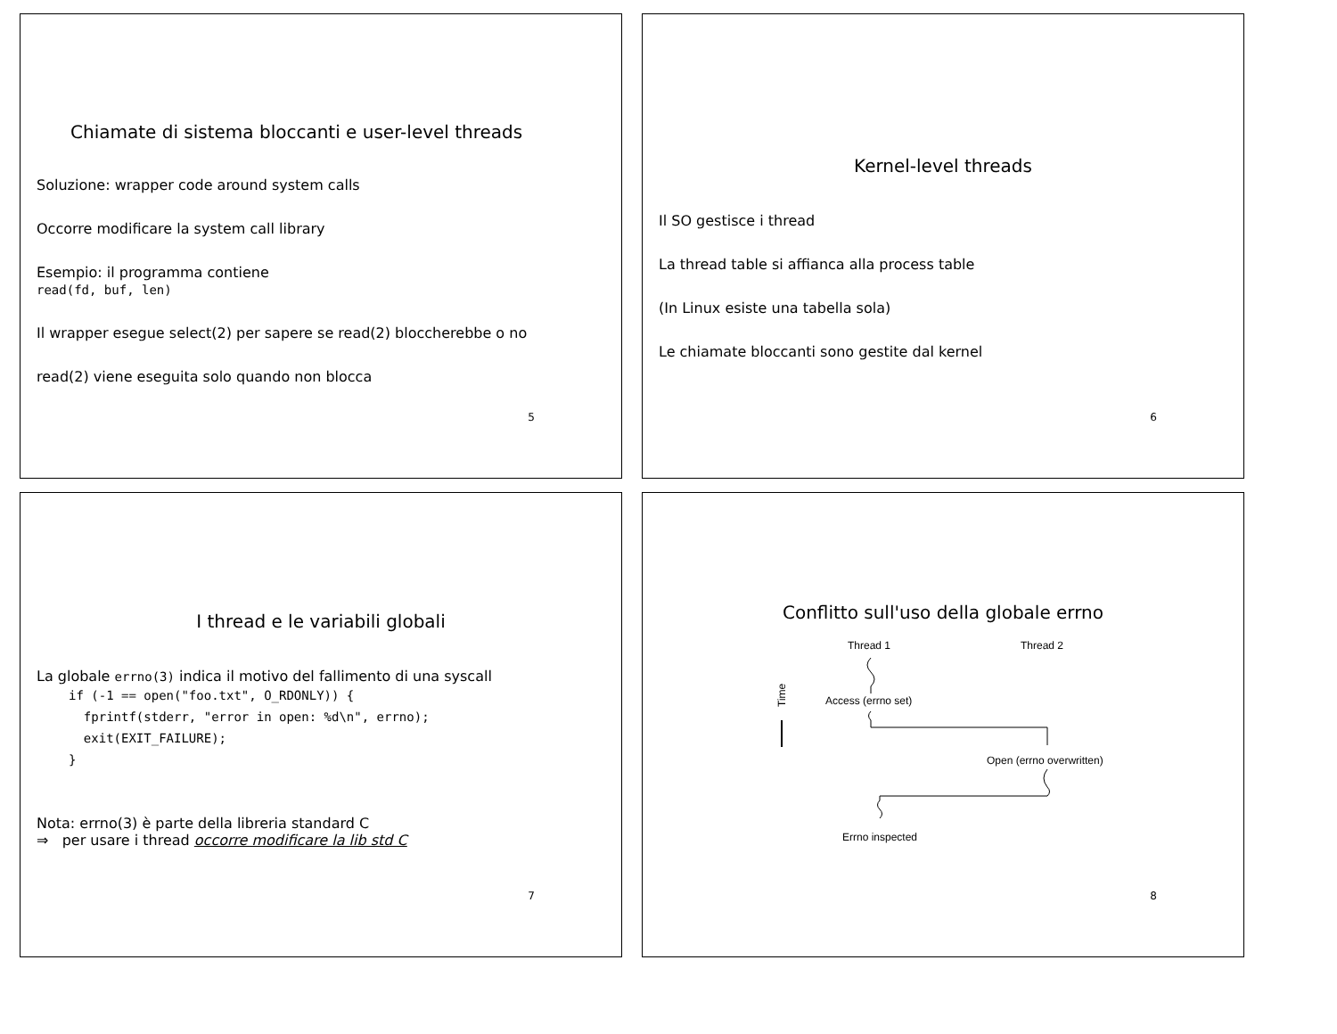Chiamate di sistema bloccanti e user-level threads
Soluzione: wrapper code around system calls
Occorre modificare la system call library
Esempio: il programma contiene
read(fd, buf, len)
Il wrapper esegue select(2) per sapere se read(2) bloccherebbe o no
read(2) viene eseguita solo quando non blocca
5
Kernel-level threads
Il SO gestisce i thread
La thread table si affianca alla process table
(In Linux esiste una tabella sola)
Le chiamate bloccanti sono gestite dal kernel
6
I thread e le variabili globali
La globale errno(3) indica il motivo del fallimento di una syscall
if (-1 == open("foo.txt", O_RDONLY)) {
  fprintf(stderr, "error in open: %d\n", errno);
  exit(EXIT_FAILURE);
}
Nota: errno(3) è parte della libreria standard C
⇒ per usare i thread occorre modificare la lib std C
7
Conflitto sull'uso della globale errno
Thread 1
Thread 2
Access (errno set)
Time
Open (errno overwritten)
Errno inspected
8